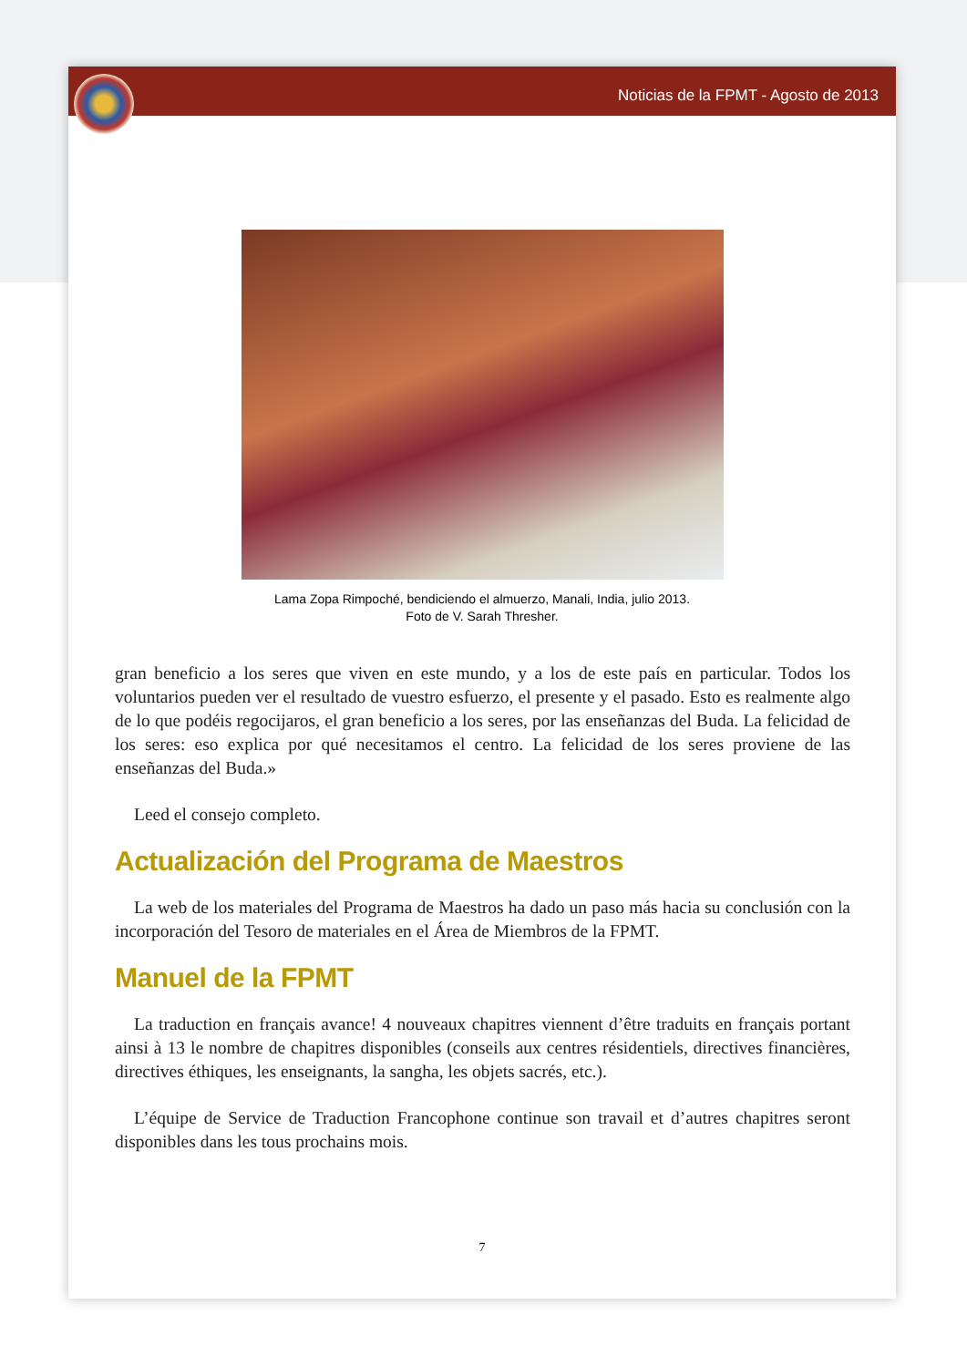Noticias de la FPMT - Agosto de 2013
Lama Zopa Rimpoché, bendiciendo el almuerzo, Manali, India, julio 2013.
Foto de V. Sarah Thresher.
gran beneficio a los seres que viven en este mundo, y a los de este país en particular. Todos los voluntarios pueden ver el resultado de vuestro esfuerzo, el presente y el pasado. Esto es realmente algo de lo que podéis regocijaros, el gran beneficio a los seres, por las enseñanzas del Buda. La felicidad de los seres: eso explica por qué necesitamos el centro. La felicidad de los seres proviene de las enseñanzas del Buda.»
Leed el consejo completo.
Actualización del Programa de Maestros
La web de los materiales del Programa de Maestros ha dado un paso más hacia su conclusión con la incorporación del Tesoro de materiales en el Área de Miembros de la FPMT.
Manuel de la FPMT
La traduction en français avance! 4 nouveaux chapitres viennent d’être traduits en français portant ainsi à 13 le nombre de chapitres disponibles (conseils aux centres résidentiels, directives financières, directives éthiques, les enseignants, la sangha, les objets sacrés, etc.).
L’équipe de Service de Traduction Francophone continue son travail et d’autres chapitres seront disponibles dans les tous prochains mois.
7